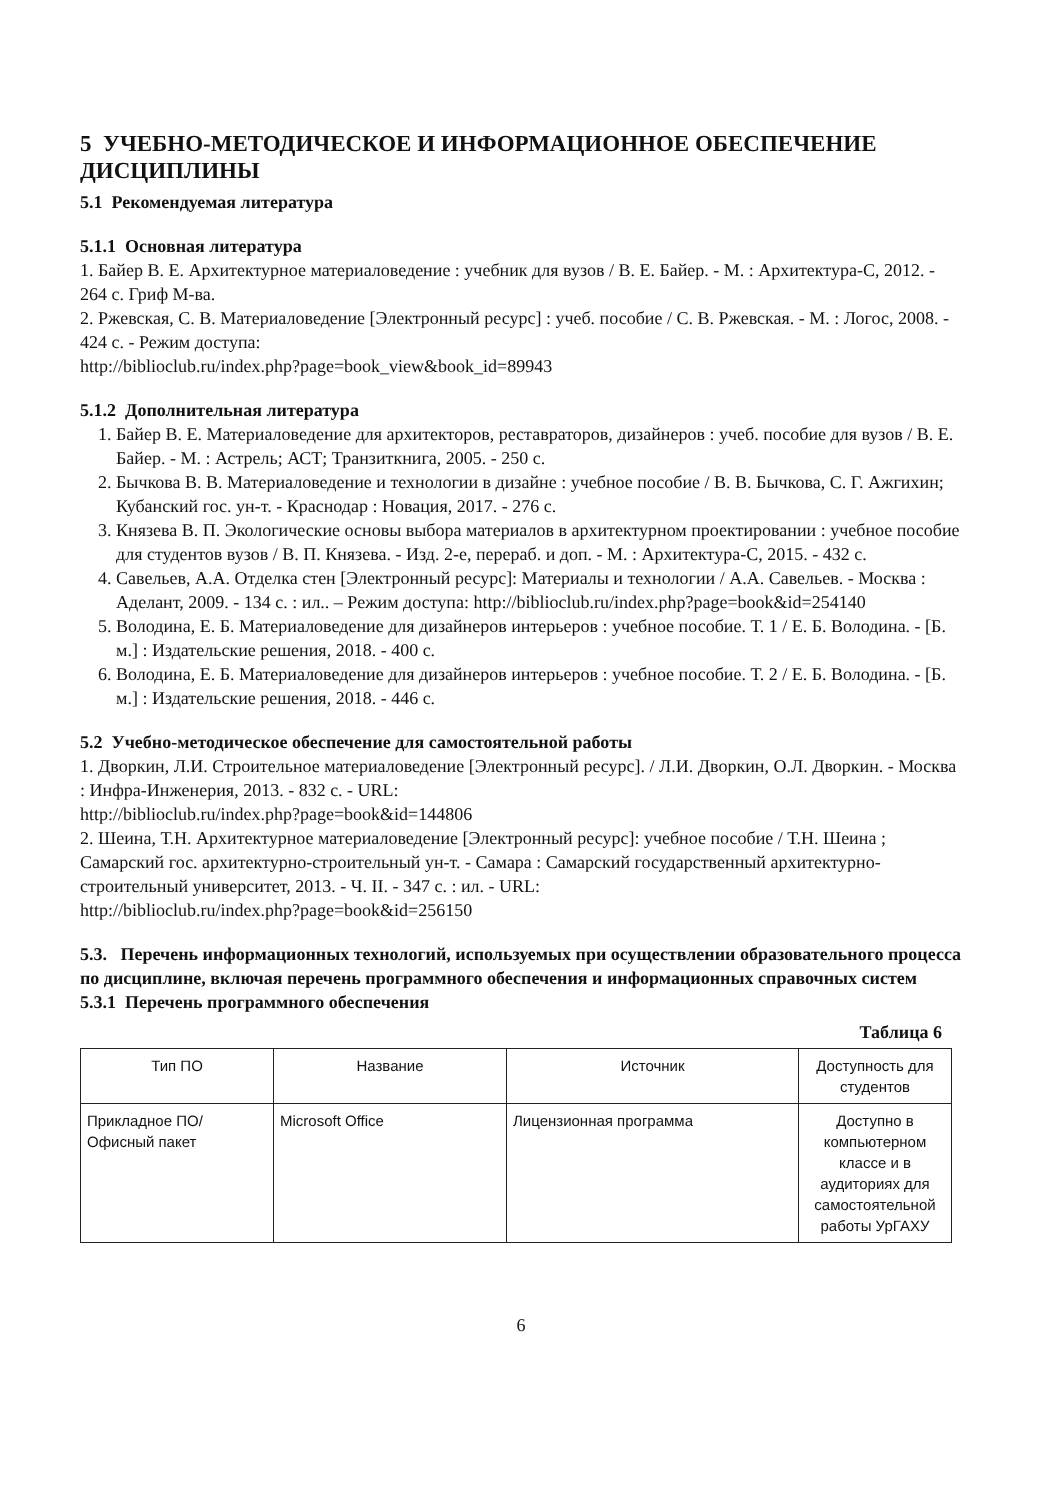5 УЧЕБНО-МЕТОДИЧЕСКОЕ И ИНФОРМАЦИОННОЕ ОБЕСПЕЧЕНИЕ ДИСЦИПЛИНЫ
5.1 Рекомендуемая литература
5.1.1 Основная литература
1. Байер В. Е. Архитектурное материаловедение : учебник для вузов / В. Е. Байер. - М. : Архитектура-С, 2012. - 264 с. Гриф М-ва.
2. Ржевская, С. В. Материаловедение [Электронный ресурс] : учеб. пособие / С. В. Ржевская. - М. : Логос, 2008. - 424 с. - Режим доступа:
http://biblioclub.ru/index.php?page=book_view&book_id=89943
5.1.2 Дополнительная литература
1. Байер В. Е. Материаловедение для архитекторов, реставраторов, дизайнеров : учеб. пособие для вузов / В. Е. Байер. - М. : Астрель; АСТ; Транзиткнига, 2005. - 250 с.
2. Бычкова В. В. Материаловедение и технологии в дизайне : учебное пособие / В. В. Бычкова, С. Г. Ажгихин; Кубанский гос. ун-т. - Краснодар : Новация, 2017. - 276 с.
3. Князева В. П. Экологические основы выбора материалов в архитектурном проектировании : учебное пособие для студентов вузов / В. П. Князева. - Изд. 2-е, перераб. и доп. - М. : Архитектура-С, 2015. - 432 с.
4. Савельев, А.А. Отделка стен [Электронный ресурс]: Материалы и технологии / А.А. Савельев. - Москва : Аделант, 2009. - 134 с. : ил.. – Режим доступа: http://biblioclub.ru/index.php?page=book&id=254140
5. Володина, Е. Б. Материаловедение для дизайнеров интерьеров : учебное пособие. Т. 1 / Е. Б. Володина. - [Б. м.] : Издательские решения, 2018. - 400 с.
6. Володина, Е. Б. Материаловедение для дизайнеров интерьеров : учебное пособие. Т. 2 / Е. Б. Володина. - [Б. м.] : Издательские решения, 2018. - 446 с.
5.2 Учебно-методическое обеспечение для самостоятельной работы
1. Дворкин, Л.И. Строительное материаловедение [Электронный ресурс]. / Л.И. Дворкин, О.Л. Дворкин. - Москва : Инфра-Инженерия, 2013. - 832 с. - URL:
http://biblioclub.ru/index.php?page=book&id=144806
2. Шеина, Т.Н. Архитектурное материаловедение [Электронный ресурс]: учебное пособие / Т.Н. Шеина ; Самарский гос. архитектурно-строительный ун-т. - Самара : Самарский государственный архитектурно-строительный университет, 2013. - Ч. II. - 347 с. : ил. - URL:
http://biblioclub.ru/index.php?page=book&id=256150
5.3. Перечень информационных технологий, используемых при осуществлении образовательного процесса по дисциплине, включая перечень программного обеспечения и информационных справочных систем
5.3.1 Перечень программного обеспечения
Таблица 6
| Тип ПО | Название | Источник | Доступность для студентов |
| --- | --- | --- | --- |
| Прикладное ПО/ Офисный пакет | Microsoft Office | Лицензионная программа | Доступно в компьютерном классе и в аудиториях для самостоятельной работы УрГАХУ |
6